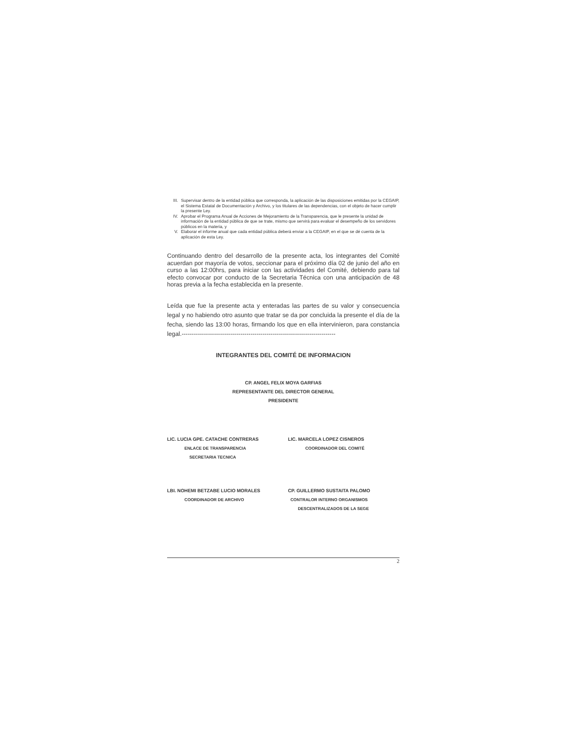III. Supervisar dentro de la entidad pública que corresponda, la aplicación de las disposiciones emitidas por la CEGAIP, el Sistema Estatal de Documentación y Archivo, y los titulares de las dependencias, con el objeto de hacer cumplir la presente Ley.
IV. Aprobar el Programa Anual de Acciones de Mejoramiento de la Transparencia, que le presente la unidad de información de la entidad pública de que se trate, mismo que servirá para evaluar el desempeño de los servidores públicos en la materia, y
V. Elaborar el informe anual que cada entidad pública deberá enviar a la CEGAIP, en el que se dé cuenta de la aplicación de esta Ley.
Continuando dentro del desarrollo de la presente acta, los integrantes del Comité acuerdan por mayoría de votos, seccionar para el próximo día 02 de junio del año en curso a las 12:00hrs, para iniciar con las actividades del Comité, debiendo para tal efecto convocar por conducto de la Secretaria Técnica con una anticipación de 48 horas previa a la fecha establecida en la presente.
Leída que fue la presente acta y enteradas las partes de su valor y consecuencia legal y no habiendo otro asunto que tratar se da por concluida la presente el día de la fecha, siendo las 13:00 horas, firmando los que en ella intervinieron, para constancia legal.----------------------------------------------------------------------------
INTEGRANTES DEL COMITÉ DE INFORMACION
CP. ANGEL FELIX MOYA GARFIAS
REPRESENTANTE DEL DIRECTOR GENERAL
PRESIDENTE
LIC. LUCIA GPE. CATACHE CONTRERAS
ENLACE DE TRANSPARENCIA
SECRETARIA TECNICA
LIC. MARCELA LOPEZ CISNEROS
COORDINADOR DEL COMITÉ
LBI. NOHEMI BETZABE LUCIO MORALES
COORDINADOR DE ARCHIVO
CP. GUILLERMO SUSTAITA PALOMO
CONTRALOR INTERNO ORGANISMOS
DESCENTRALIZADOS DE LA SEGE
2